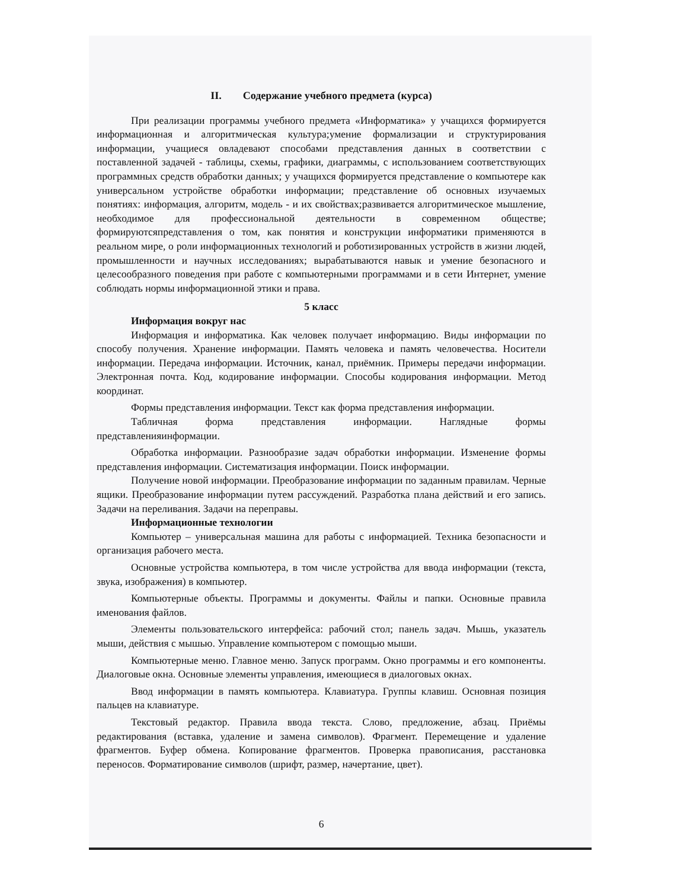II. Содержание учебного предмета (курса)
При реализации программы учебного предмета «Информатика» у учащихся формируется информационная и алгоритмическая культура;умение формализации и структурирования информации, учащиеся овладевают способами представления данных в соответствии с поставленной задачей - таблицы, схемы, графики, диаграммы, с использованием соответствующих программных средств обработки данных; у учащихся формируется представление о компьютере как универсальном устройстве обработки информации; представление об основных изучаемых понятиях: информация, алгоритм, модель - и их свойствах;развивается алгоритмическое мышление, необходимое для профессиональной деятельности в современном обществе; формируютсяпредставления о том, как понятия и конструкции информатики применяются в реальном мире, о роли информационных технологий и роботизированных устройств в жизни людей, промышленности и научных исследованиях; вырабатываются навык и умение безопасного и целесообразного поведения при работе с компьютерными программами и в сети Интернет, умение соблюдать нормы информационной этики и права.
5 класс
Информация вокруг нас
Информация и информатика. Как человек получает информацию. Виды информации по способу получения. Хранение информации. Память человека и память человечества. Носители информации. Передача информации. Источник, канал, приёмник. Примеры передачи информации. Электронная почта. Код, кодирование информации. Способы кодирования информации. Метод координат.
Формы представления информации. Текст как форма представления информации.
Табличная форма представления информации. Наглядные формы представленияинформации.
Обработка информации. Разнообразие задач обработки информации. Изменение формы представления информации. Систематизация информации. Поиск информации.
Получение новой информации. Преобразование информации по заданным правилам. Черные ящики. Преобразование информации путем рассуждений. Разработка плана действий и его запись. Задачи на переливания. Задачи на переправы.
Информационные технологии
Компьютер – универсальная машина для работы с информацией. Техника безопасности и организация рабочего места.
Основные устройства компьютера, в том числе устройства для ввода информации (текста, звука, изображения) в компьютер.
Компьютерные объекты. Программы и документы. Файлы и папки. Основные правила именования файлов.
Элементы пользовательского интерфейса: рабочий стол; панель задач. Мышь, указатель мыши, действия с мышью. Управление компьютером с помощью мыши.
Компьютерные меню. Главное меню. Запуск программ. Окно программы и его компоненты. Диалоговые окна. Основные элементы управления, имеющиеся в диалоговых окнах.
Ввод информации в память компьютера. Клавиатура. Группы клавиш. Основная позиция пальцев на клавиатуре.
Текстовый редактор. Правила ввода текста. Слово, предложение, абзац. Приёмы редактирования (вставка, удаление и замена символов). Фрагмент. Перемещение и удаление фрагментов. Буфер обмена. Копирование фрагментов. Проверка правописания, расстановка переносов. Форматирование символов (шрифт, размер, начертание, цвет).
6